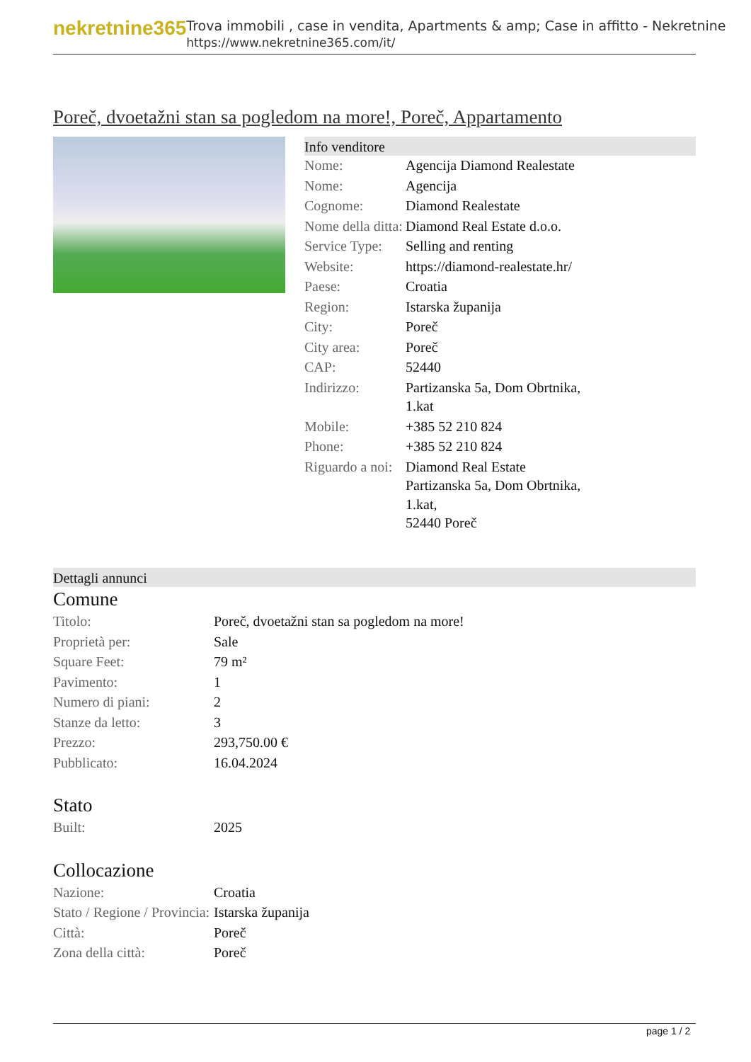nekretnine365
Trova immobili , case in vendita, Apartments & amp; Case in affitto - Nekretnine
https://www.nekretnine365.com/it/
Poreč, dvoetažni stan sa pogledom na more!, Poreč, Appartamento
Info venditore
| Nome: | Agencija Diamond Realestate |
| Nome: | Agencija |
| Cognome: | Diamond Realestate |
| Nome della ditta: | Diamond Real Estate d.o.o. |
| Service Type: | Selling and renting |
| Website: | https://diamond-realestate.hr/ |
| Paese: | Croatia |
| Region: | Istarska županija |
| City: | Poreč |
| City area: | Poreč |
| CAP: | 52440 |
| Indirizzo: | Partizanska 5a, Dom Obrtnika, 1.kat |
| Mobile: | +385 52 210 824 |
| Phone: | +385 52 210 824 |
| Riguardo a noi: | Diamond Real Estate Partizanska 5a, Dom Obrtnika, 1.kat, 52440 Poreč |
Dettagli annunci
Comune
| Titolo: | Poreč, dvoetažni stan sa pogledom na more! |
| Proprietà per: | Sale |
| Square Feet: | 79 m² |
| Pavimento: | 1 |
| Numero di piani: | 2 |
| Stanze da letto: | 3 |
| Prezzo: | 293,750.00 € |
| Pubblicato: | 16.04.2024 |
Stato
| Built: | 2025 |
Collocazione
| Nazione: | Croatia |
| Stato / Regione / Provincia: | Istarska županija |
| Città: | Poreč |
| Zona della città: | Poreč |
page 1 / 2